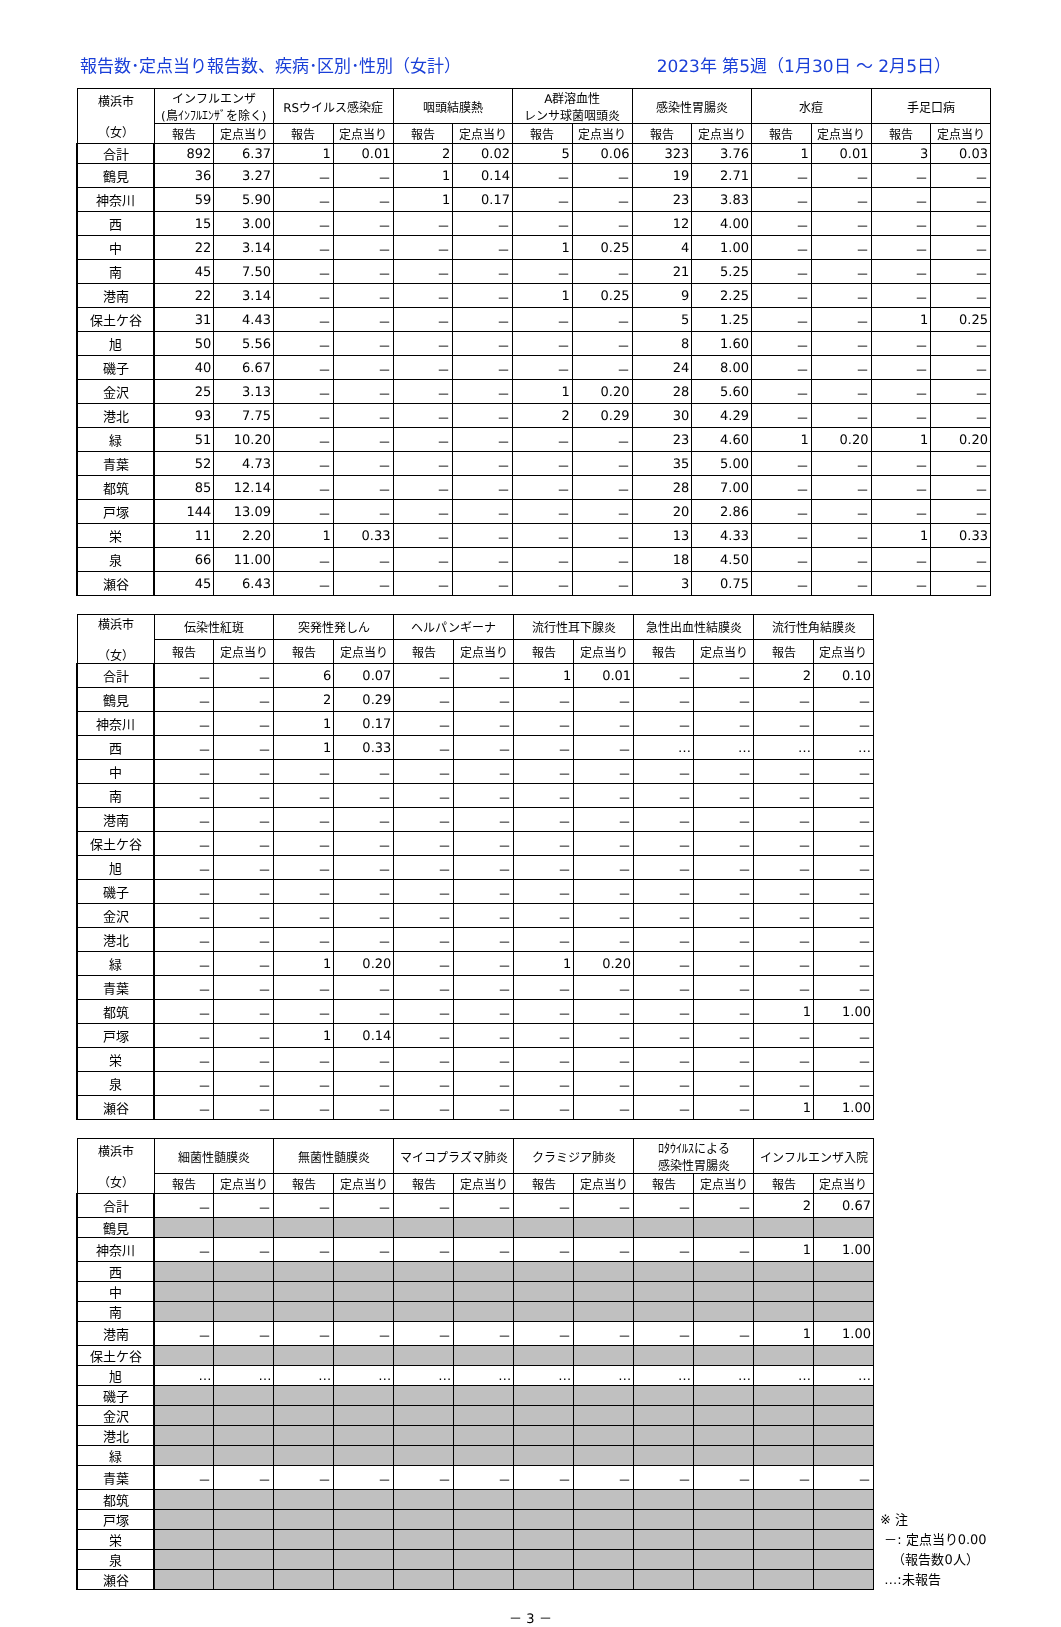報告数･定点当り報告数、疾病･区別･性別（女計） 2023年 第5週（1月30日 ～ 2月5日）
| 横浜市 （女） | インフルエンザ (鳥ｲﾝﾌﾙｴﾝｻﾞを除く) | | RSウイルス感染症 | | 咽頭結膜熱 | | A群溶血性 レンサ球菌咽頭炎 | | 感染性胃腸炎 | | 水痘 | | 手足口病 | |
| --- | --- | --- | --- | --- | --- | --- | --- | --- | --- | --- | --- | --- | --- | --- |
| | 報告 | 定点当り | 報告 | 定点当り | 報告 | 定点当り | 報告 | 定点当り | 報告 | 定点当り | 報告 | 定点当り | 報告 | 定点当り |
| 合計 | 892 | 6.37 | 1 | 0.01 | 2 | 0.02 | 5 | 0.06 | 323 | 3.76 | 1 | 0.01 | 3 | 0.03 |
| 鶴見 | 36 | 3.27 | － | － | 1 | 0.14 | － | － | 19 | 2.71 | － | － | － | － |
| 神奈川 | 59 | 5.90 | － | － | 1 | 0.17 | － | － | 23 | 3.83 | － | － | － | － |
| 西 | 15 | 3.00 | － | － | － | － | － | － | 12 | 4.00 | － | － | － | － |
| 中 | 22 | 3.14 | － | － | － | － | 1 | 0.25 | 4 | 1.00 | － | － | － | － |
| 南 | 45 | 7.50 | － | － | － | － | － | － | 21 | 5.25 | － | － | － | － |
| 港南 | 22 | 3.14 | － | － | － | － | 1 | 0.25 | 9 | 2.25 | － | － | － | － |
| 保土ケ谷 | 31 | 4.43 | － | － | － | － | － | － | 5 | 1.25 | － | － | 1 | 0.25 |
| 旭 | 50 | 5.56 | － | － | － | － | － | － | 8 | 1.60 | － | － | － | － |
| 磯子 | 40 | 6.67 | － | － | － | － | － | － | 24 | 8.00 | － | － | － | － |
| 金沢 | 25 | 3.13 | － | － | － | － | 1 | 0.20 | 28 | 5.60 | － | － | － | － |
| 港北 | 93 | 7.75 | － | － | － | － | 2 | 0.29 | 30 | 4.29 | － | － | － | － |
| 緑 | 51 | 10.20 | － | － | － | － | － | － | 23 | 4.60 | 1 | 0.20 | 1 | 0.20 |
| 青葉 | 52 | 4.73 | － | － | － | － | － | － | 35 | 5.00 | － | － | － | － |
| 都筑 | 85 | 12.14 | － | － | － | － | － | － | 28 | 7.00 | － | － | － | － |
| 戸塚 | 144 | 13.09 | － | － | － | － | － | － | 20 | 2.86 | － | － | － | － |
| 栄 | 11 | 2.20 | 1 | 0.33 | － | － | － | － | 13 | 4.33 | － | － | 1 | 0.33 |
| 泉 | 66 | 11.00 | － | － | － | － | － | － | 18 | 4.50 | － | － | － | － |
| 瀬谷 | 45 | 6.43 | － | － | － | － | － | － | 3 | 0.75 | － | － | － | － |
| 横浜市 （女） | 伝染性紅斑 | | 突発性発しん | | ヘルパンギーナ | | 流行性耳下腺炎 | | 急性出血性結膜炎 | | 流行性角結膜炎 | |
| --- | --- | --- | --- | --- | --- | --- | --- | --- | --- | --- | --- | --- |
| | 報告 | 定点当り | 報告 | 定点当り | 報告 | 定点当り | 報告 | 定点当り | 報告 | 定点当り | 報告 | 定点当り |
| 合計 | － | － | 6 | 0.07 | － | － | 1 | 0.01 | － | － | 2 | 0.10 |
| 鶴見 | － | － | 2 | 0.29 | － | － | － | － | － | － | － | － |
| 神奈川 | － | － | 1 | 0.17 | － | － | － | － | － | － | － | － |
| 西 | － | － | 1 | 0.33 | － | － | － | － | … | … | … | … |
| 中 | － | － | － | － | － | － | － | － | － | － | － | － |
| 南 | － | － | － | － | － | － | － | － | － | － | － | － |
| 港南 | － | － | － | － | － | － | － | － | － | － | － | － |
| 保土ケ谷 | － | － | － | － | － | － | － | － | － | － | － | － |
| 旭 | － | － | － | － | － | － | － | － | － | － | － | － |
| 磯子 | － | － | － | － | － | － | － | － | － | － | － | － |
| 金沢 | － | － | － | － | － | － | － | － | － | － | － | － |
| 港北 | － | － | － | － | － | － | － | － | － | － | － | － |
| 緑 | － | － | 1 | 0.20 | － | － | 1 | 0.20 | － | － | － | － |
| 青葉 | － | － | － | － | － | － | － | － | － | － | － | － |
| 都筑 | － | － | － | － | － | － | － | － | － | － | 1 | 1.00 |
| 戸塚 | － | － | 1 | 0.14 | － | － | － | － | － | － | － | － |
| 栄 | － | － | － | － | － | － | － | － | － | － | － | － |
| 泉 | － | － | － | － | － | － | － | － | － | － | － | － |
| 瀬谷 | － | － | － | － | － | － | － | － | － | － | 1 | 1.00 |
| 横浜市 （女） | 細菌性髄膜炎 | | 無菌性髄膜炎 | | マイコプラズマ肺炎 | | クラミジア肺炎 | | ﾛﾀｳｲﾙｽによる 感染性胃腸炎 | | インフルエンザ入院 | |
| --- | --- | --- | --- | --- | --- | --- | --- | --- | --- | --- | --- | --- |
| | 報告 | 定点当り | 報告 | 定点当り | 報告 | 定点当り | 報告 | 定点当り | 報告 | 定点当り | 報告 | 定点当り |
| 合計 | － | － | － | － | － | － | － | － | － | － | 2 | 0.67 |
| 鶴見 | | | | | | | | | | | | |
| 神奈川 | － | － | － | － | － | － | － | － | － | － | 1 | 1.00 |
| 西 | | | | | | | | | | | | |
| 中 | | | | | | | | | | | | |
| 南 | | | | | | | | | | | | |
| 港南 | － | － | － | － | － | － | － | － | － | － | 1 | 1.00 |
| 保土ケ谷 | | | | | | | | | | | | |
| 旭 | … | … | … | … | … | … | … | … | … | … | … | … |
| 磯子 | | | | | | | | | | | | |
| 金沢 | | | | | | | | | | | | |
| 港北 | | | | | | | | | | | | |
| 緑 | | | | | | | | | | | | |
| 青葉 | － | － | － | － | － | － | － | － | － | － | － | － |
| 都筑 | | | | | | | | | | | | |
| 戸塚 | | | | | | | | | | | | |
| 栄 | | | | | | | | | | | | |
| 泉 | | | | | | | | | | | | |
| 瀬谷 | | | | | | | | | | | | |
※ 注
－: 定点当り0.00
（報告数0人）
…:未報告
－ 3 －